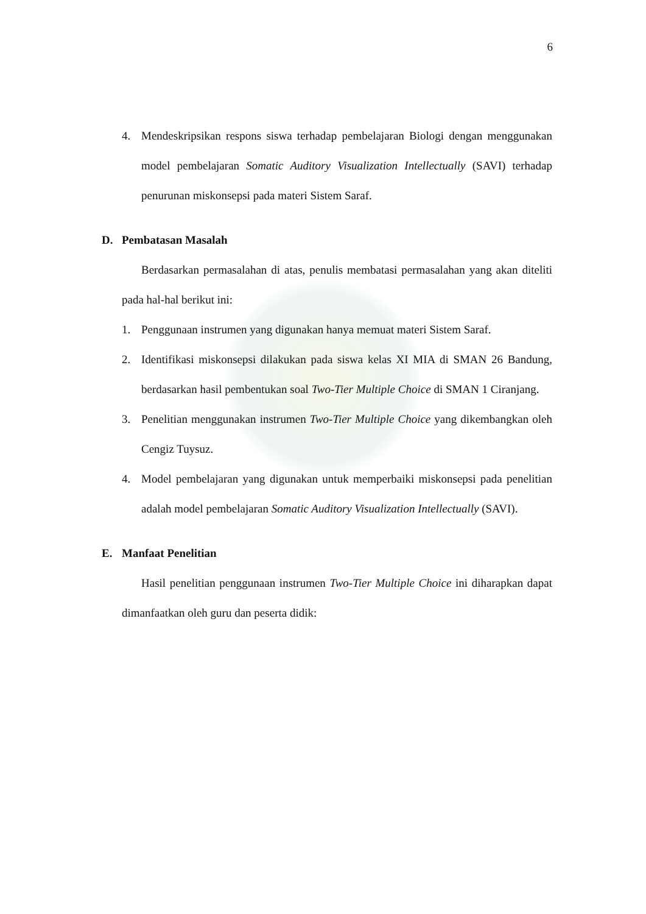6
4. Mendeskripsikan respons siswa terhadap pembelajaran Biologi dengan menggunakan model pembelajaran Somatic Auditory Visualization Intellectually (SAVI) terhadap penurunan miskonsepsi pada materi Sistem Saraf.
D. Pembatasan Masalah
Berdasarkan permasalahan di atas, penulis membatasi permasalahan yang akan diteliti pada hal-hal berikut ini:
1. Penggunaan instrumen yang digunakan hanya memuat materi Sistem Saraf.
2. Identifikasi miskonsepsi dilakukan pada siswa kelas XI MIA di SMAN 26 Bandung, berdasarkan hasil pembentukan soal Two-Tier Multiple Choice di SMAN 1 Ciranjang.
3. Penelitian menggunakan instrumen Two-Tier Multiple Choice yang dikembangkan oleh Cengiz Tuysuz.
4. Model pembelajaran yang digunakan untuk memperbaiki miskonsepsi pada penelitian adalah model pembelajaran Somatic Auditory Visualization Intellectually (SAVI).
E. Manfaat Penelitian
Hasil penelitian penggunaan instrumen Two-Tier Multiple Choice ini diharapkan dapat dimanfaatkan oleh guru dan peserta didik: